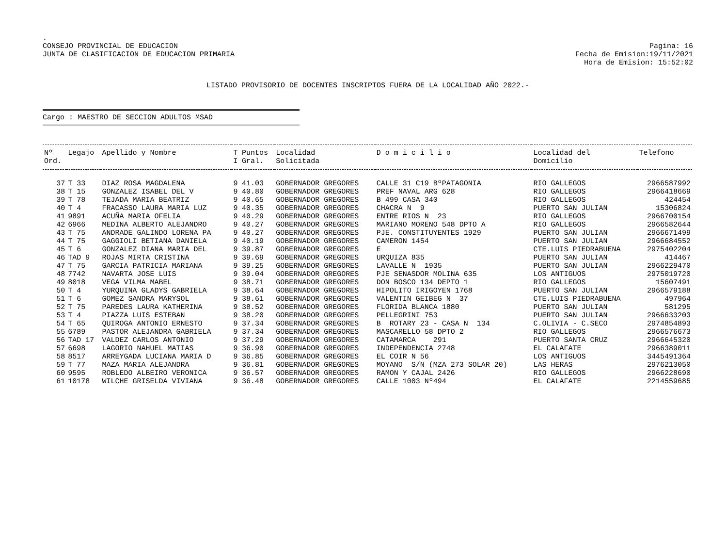.
CONSEJO PROVINCIAL DE EDUCACION
JUNTA DE CLASIFICACION DE EDUCACION PRIMARIA
Pagina: 16
Fecha de Emision:19/11/2021
Hora de Emision: 15:52:02
LISTADO PROVISORIO DE DOCENTES INSCRIPTOS FUERA DE LA LOCALIDAD AÑO 2022.-
Cargo : MAESTRO DE SECCION ADULTOS MSAD
| Nº Ord. | Legajo | Apellido y Nombre | T I | Puntos Gral. | Localidad Solicitada | D o m i c i l i o | Localidad del Domicilio | Telefono |
| --- | --- | --- | --- | --- | --- | --- | --- | --- |
| 37 | T 33 | DIAZ ROSA MAGDALENA | 9 | 41.03 | GOBERNADOR GREGORES | CALLE 31 C19 BºPATAGONIA | RIO GALLEGOS | 2966587992 |
| 38 | T 15 | GONZALEZ ISABEL DEL V | 9 | 40.80 | GOBERNADOR GREGORES | PREF NAVAL ARG 628 | RIO GALLEGOS | 2966418669 |
| 39 | T 78 | TEJADA MARIA BEATRIZ | 9 | 40.65 | GOBERNADOR GREGORES | B 499 CASA 340 | RIO GALLEGOS | 424454 |
| 40 | T 4 | FRACASSO LAURA MARIA LUZ | 9 | 40.35 | GOBERNADOR GREGORES | CHACRA N 9 | PUERTO SAN JULIAN | 15306824 |
| 41 | 9891 | ACUÑA MARIA OFELIA | 9 | 40.29 | GOBERNADOR GREGORES | ENTRE RIOS N 23 | RIO GALLEGOS | 2966700154 |
| 42 | 6966 | MEDINA ALBERTO ALEJANDRO | 9 | 40.27 | GOBERNADOR GREGORES | MARIANO MORENO 548 DPTO A | RIO GALLEGOS | 2966582644 |
| 43 | T 75 | ANDRADE GALINDO LORENA PA | 9 | 40.27 | GOBERNADOR GREGORES | PJE. CONSTITUYENTES 1929 | PUERTO SAN JULIAN | 2966671499 |
| 44 | T 75 | GAGGIOLI BETIANA DANIELA | 9 | 40.19 | GOBERNADOR GREGORES | CAMERON 1454 | PUERTO SAN JULIAN | 2966684552 |
| 45 | T 6 | GONZALEZ DIANA MARIA DEL | 9 | 39.87 | GOBERNADOR GREGORES | E | CTE.LUIS PIEDRABUENA | 2975402204 |
| 46 | TAD 9 | ROJAS MIRTA CRISTINA | 9 | 39.69 | GOBERNADOR GREGORES | URQUIZA 835 | PUERTO SAN JULIAN | 414467 |
| 47 | T 75 | GARCIA PATRICIA MARIANA | 9 | 39.25 | GOBERNADOR GREGORES | LAVALLE N 1935 | PUERTO SAN JULIAN | 2966229470 |
| 48 | 7742 | NAVARTA JOSE LUIS | 9 | 39.04 | GOBERNADOR GREGORES | PJE SENASDOR MOLINA 635 | LOS ANTIGUOS | 2975019720 |
| 49 | 8018 | VEGA VILMA MABEL | 9 | 38.71 | GOBERNADOR GREGORES | DON BOSCO 134 DEPTO 1 | RIO GALLEGOS | 15607491 |
| 50 | T 4 | YURQUINA GLADYS GABRIELA | 9 | 38.64 | GOBERNADOR GREGORES | HIPOLITO IRIGOYEN 1768 | PUERTO SAN JULIAN | 2966579188 |
| 51 | T 6 | GOMEZ SANDRA MARYSOL | 9 | 38.61 | GOBERNADOR GREGORES | VALENTIN GEIBEG N 37 | CTE.LUIS PIEDRABUENA | 497964 |
| 52 | T 75 | PAREDES LAURA KATHERINA | 9 | 38.52 | GOBERNADOR GREGORES | FLORIDA BLANCA 1880 | PUERTO SAN JULIAN | 581295 |
| 53 | T 4 | PIAZZA LUIS ESTEBAN | 9 | 38.20 | GOBERNADOR GREGORES | PELLEGRINI 753 | PUERTO SAN JULIAN | 2966633203 |
| 54 | T 65 | QUIROGA ANTONIO ERNESTO | 9 | 37.34 | GOBERNADOR GREGORES | B ROTARY 23 - CASA N 134 | C.OLIVIA - C.SECO | 2974854893 |
| 55 | 6789 | PASTOR ALEJANDRA GABRIELA | 9 | 37.34 | GOBERNADOR GREGORES | MASCARELLO 58 DPTO 2 | RIO GALLEGOS | 2966576673 |
| 56 | TAD 17 | VALDEZ CARLOS ANTONIO | 9 | 37.29 | GOBERNADOR GREGORES | CATAMARCA 291 | PUERTO SANTA CRUZ | 2966645320 |
| 57 | 6698 | LAGORIO NAHUEL MATIAS | 9 | 36.90 | GOBERNADOR GREGORES | INDEPENDENCIA 2748 | EL CALAFATE | 2966389011 |
| 58 | 8517 | ARREYGADA LUCIANA MARIA D | 9 | 36.85 | GOBERNADOR GREGORES | EL COIR N 56 | LOS ANTIGUOS | 3445491364 |
| 59 | T 77 | MAZA MARIA ALEJANDRA | 9 | 36.81 | GOBERNADOR GREGORES | MOYANO S/N (MZA 273 SOLAR 20) | LAS HERAS | 2976213050 |
| 60 | 9595 | ROBLEDO ALBEIRO VERONICA | 9 | 36.57 | GOBERNADOR GREGORES | RAMON Y CAJAL 2426 | RIO GALLEGOS | 2966228690 |
| 61 | 10178 | WILCHE GRISELDA VIVIANA | 9 | 36.48 | GOBERNADOR GREGORES | CALLE 1003 Nº494 | EL CALAFATE | 2214559685 |